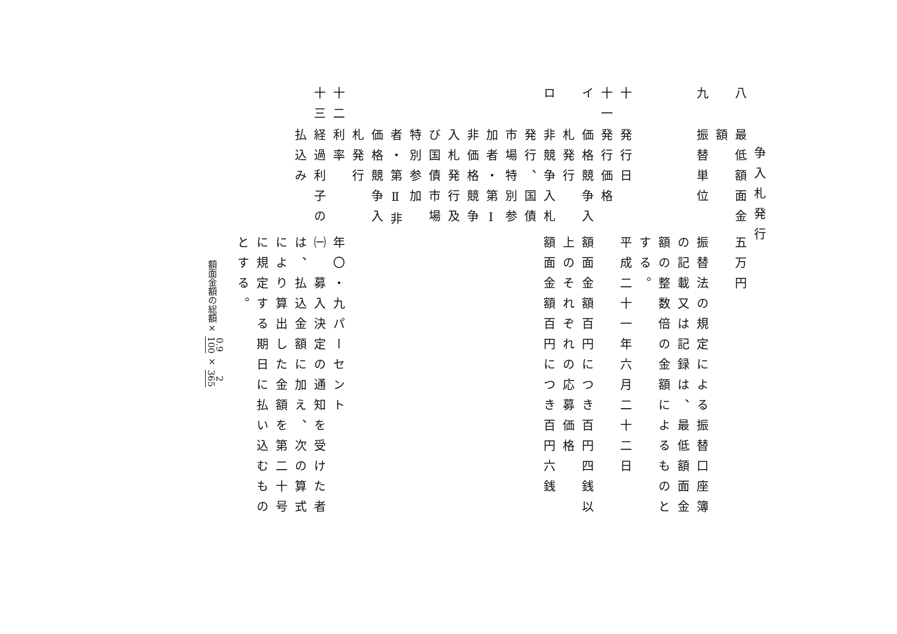争入札発行
八
最低額面金額
五万円
九
振替単位
振替法の規定による振替口座簿の記載又は記録は、最低額面金額の整数倍の金額によるものとする。
十
発行日
平成二十一年六月二十二日
十一
発行価格
イ
価格競争入札発行
額面金額百円につき百円四銭以上のそれぞれの応募価格
ロ
非競争入札発行、国債市場特別参加者・第Ⅰ非価格競争入札発行及び国債市場特別参加者・第Ⅱ非価格競争入札発行
額面金額百円につき百円六銭
十二
利率
年〇・九パーセント
十三
経過利子の払込み
㈠　募入決定の通知を受けた者は、払込金額に加え、次の算式により算出した金額を第二十号に規定する期日に払い込むものとする。
額面金額の総額× 0.9 100 × 2 365